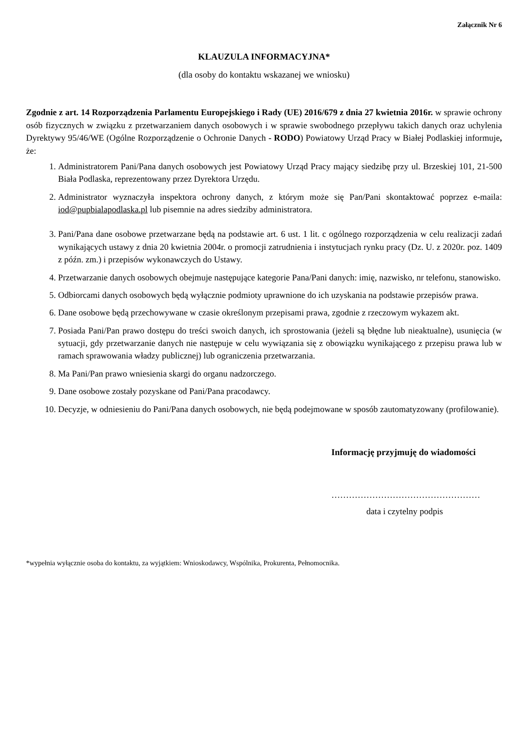Załącznik Nr 6
KLAUZULA INFORMACYJNA*
(dla osoby do kontaktu wskazanej we wniosku)
Zgodnie z art. 14 Rozporządzenia Parlamentu Europejskiego i Rady (UE) 2016/679 z dnia 27 kwietnia 2016r. w sprawie ochrony osób fizycznych w związku z przetwarzaniem danych osobowych i w sprawie swobodnego przepływu takich danych oraz uchylenia Dyrektywy 95/46/WE (Ogólne Rozporządzenie o Ochronie Danych - RODO) Powiatowy Urząd Pracy w Białej Podlaskiej informuje, że:
1. Administratorem Pani/Pana danych osobowych jest Powiatowy Urząd Pracy mający siedzibę przy ul. Brzeskiej 101, 21-500 Biała Podlaska, reprezentowany przez Dyrektora Urzędu.
2. Administrator wyznaczyła inspektora ochrony danych, z którym może się Pan/Pani skontaktować poprzez e-maila: iod@pupbialapodlaska.pl lub pisemnie na adres siedziby administratora.
3. Pani/Pana dane osobowe przetwarzane będą na podstawie art. 6 ust. 1 lit. c ogólnego rozporządzenia w celu realizacji zadań wynikających ustawy z dnia 20 kwietnia 2004r. o promocji zatrudnienia i instytucjach rynku pracy (Dz. U. z 2020r. poz. 1409 z późn. zm.) i przepisów wykonawczych do Ustawy.
4. Przetwarzanie danych osobowych obejmuje następujące kategorie Pana/Pani danych: imię, nazwisko, nr telefonu, stanowisko.
5. Odbiorcami danych osobowych będą wyłącznie podmioty uprawnione do ich uzyskania na podstawie przepisów prawa.
6. Dane osobowe będą przechowywane w czasie określonym przepisami prawa, zgodnie z rzeczowym wykazem akt.
7. Posiada Pani/Pan prawo dostępu do treści swoich danych, ich sprostowania (jeżeli są błędne lub nieaktualne), usunięcia (w sytuacji, gdy przetwarzanie danych nie następuje w celu wywiązania się z obowiązku wynikającego z przepisu prawa lub w ramach sprawowania władzy publicznej) lub ograniczenia przetwarzania.
8. Ma Pani/Pan prawo wniesienia skargi do organu nadzorczego.
9. Dane osobowe zostały pozyskane od Pani/Pana pracodawcy.
10. Decyzje, w odniesieniu do Pani/Pana danych osobowych, nie będą podejmowane w sposób zautomatyzowany (profilowanie).
Informację przyjmuję do wiadomości
……………………………………………
data i czytelny podpis
*wypełnia wyłącznie osoba do kontaktu, za wyjątkiem: Wnioskodawcy, Wspólnika, Prokurenta, Pełnomocnika.